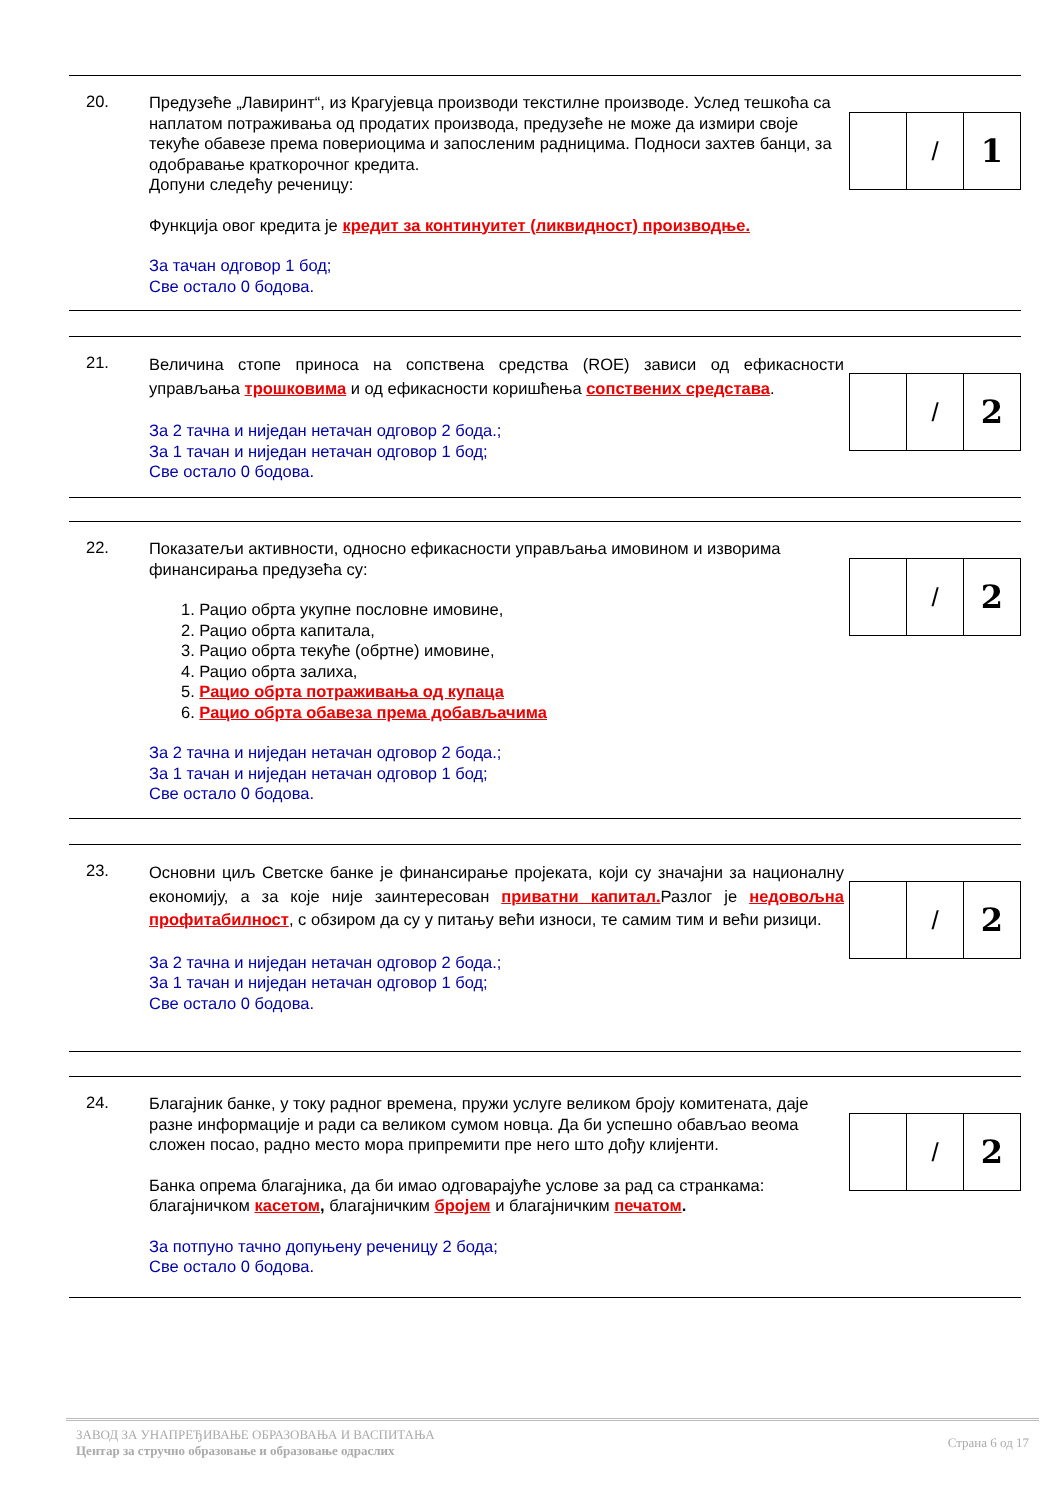20.
Предузеће „Лавиринт“, из Крагујевца производи текстилне производе. Услед тешкоћа са наплатом потраживања од продатих производа, предузеће не може да измири своје текуће обавезе према повериоцима и запосленим радницима. Подноси захтев банци, за одобравање краткорочног кредита.
Допуни следећу реченицу:
Функција овог кредита је кредит за континуитет (ликвидност) производње.
За тачан одговор 1 бод;
Све остало 0 бодова.
| | / | 1 |
21.
Величина стопе приноса на сопствена средства (ROE) зависи од ефикасности управљања трошковима и од ефикасности коришћења сопствених средстава.
За 2 тачна и ниједан нетачан одговор 2 бода.;
За 1 тачан и ниједан нетачан одговор 1 бод;
Све остало 0 бодова.
| | / | 2 |
22.
Показатељи активности, односно ефикасности управљања имовином и изворима финансирања предузећа су:
1. Рацио обрта укупне пословне имовине,
2. Рацио обрта капитала,
3. Рацио обрта текуће (обртне) имовине,
4. Рацио обрта залиха,
5. Рацио обрта потраживања од купаца
6. Рацио обрта обавеза према добављачима
За 2 тачна и ниједан нетачан одговор 2 бода.;
За 1 тачан и ниједан нетачан одговор 1 бод;
Све остало 0 бодова.
| | / | 2 |
23.
Основни циљ Светске банке је финансирање пројеката, који су значајни за националну економију, а за које није заинтересован приватни капитал. Разлог је недовољна профитабилност, с обзиром да су у питању већи износи, те самим тим и већи ризици.
За 2 тачна и ниједан нетачан одговор 2 бода.;
За 1 тачан и ниједан нетачан одговор 1 бод;
Све остало 0 бодова.
| | / | 2 |
24.
Благајник банке, у току радног времена, пружи услуге великом броју комитената, даје разне информације и ради са великом сумом новца. Да би успешно обављао веома сложен посао, радно место мора припремити пре него што дођу клијенти.
Банка опрема благајника, да би имао одговарајуће услове за рад са странкама: благајничком касетом, благајничким бројем и благајничким печатом.
За потпуно тачно допуњену реченицу 2 бода;
Све остало 0 бодова.
| | / | 2 |
ЗАВОД ЗА УНАПРЕЂИВАЊЕ ОБРАЗОВАЊА И ВАСПИТАЊА
Центар за стручно образовање и образовање одраслих
Страна 6 од 17